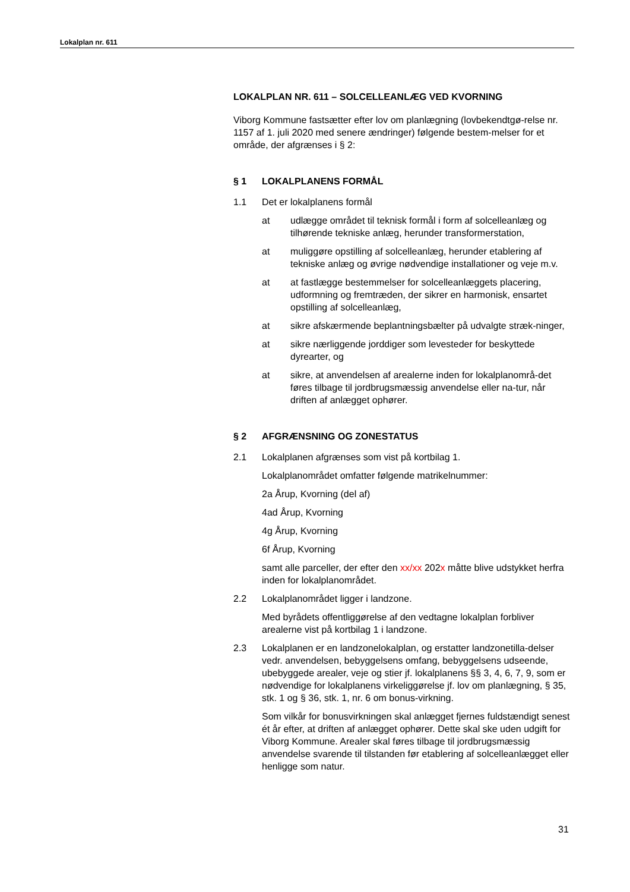Lokalplan nr. 611
LOKALPLAN NR. 611 – SOLCELLEANLÆG VED KVORNING
Viborg Kommune fastsætter efter lov om planlægning (lovbekendtgø-relse nr. 1157 af 1. juli 2020 med senere ændringer) følgende bestem-melser for et område, der afgrænses i § 2:
§ 1 LOKALPLANENS FORMÅL
1.1 Det er lokalplanens formål
at udlægge området til teknisk formål i form af solcelleanlæg og tilhørende tekniske anlæg, herunder transformerstation,
at muliggøre opstilling af solcelleanlæg, herunder etablering af tekniske anlæg og øvrige nødvendige installationer og veje m.v.
at at fastlægge bestemmelser for solcelleanlæggets placering, udformning og fremtræden, der sikrer en harmonisk, ensartet opstilling af solcelleanlæg,
at sikre afskærmende beplantningsbælter på udvalgte stræk-ninger,
at sikre nærliggende jorddiger som levesteder for beskyttede dyrearter, og
at sikre, at anvendelsen af arealerne inden for lokalplanområ-det føres tilbage til jordbrugsmæssig anvendelse eller na-tur, når driften af anlægget ophører.
§ 2 AFGRÆNSNING OG ZONESTATUS
2.1 Lokalplanen afgrænses som vist på kortbilag 1.
Lokalplanområdet omfatter følgende matrikelnummer:
2a Årup, Kvorning (del af)
4ad Årup, Kvorning
4g Årup, Kvorning
6f Årup, Kvorning
samt alle parceller, der efter den xx/xx 202x måtte blive udstykket herfra inden for lokalplanområdet.
2.2 Lokalplanområdet ligger i landzone.
Med byrådets offentliggørelse af den vedtagne lokalplan forbliver arealerne vist på kortbilag 1 i landzone.
2.3 Lokalplanen er en landzonelokalplan, og erstatter landzonetilla-delser vedr. anvendelsen, bebyggelsens omfang, bebyggelsens udseende, ubebyggede arealer, veje og stier jf. lokalplanens §§ 3, 4, 6, 7, 9, som er nødvendige for lokalplanens virkeliggørelse jf. lov om planlægning, § 35, stk. 1 og § 36, stk. 1, nr. 6 om bonus-virkning.
Som vilkår for bonusvirkningen skal anlægget fjernes fuldstændigt senest ét år efter, at driften af anlægget ophører. Dette skal ske uden udgift for Viborg Kommune. Arealer skal føres tilbage til jordbrugsmæssig anvendelse svarende til tilstanden før etablering af solcelleanlægget eller henligge som natur.
31